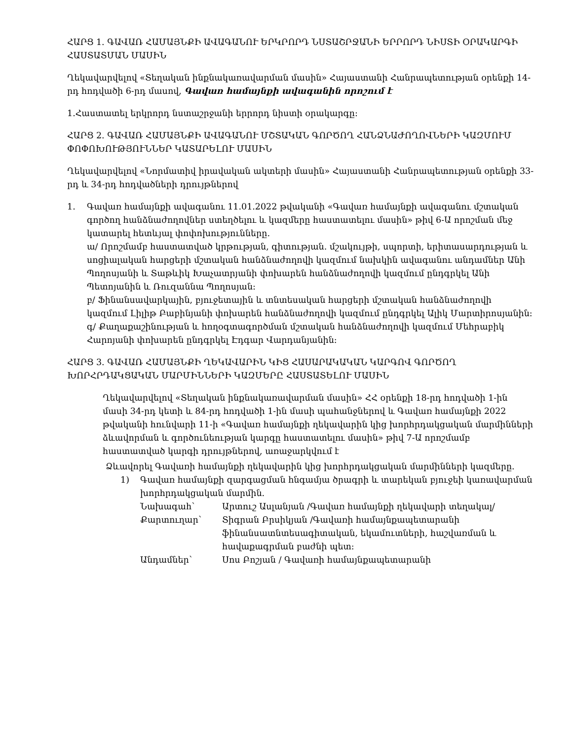ՀԱՐՑ 1. ԳԱՎԱՌ ՀԱՄԱՅՆՔԻ ԱՎԱԳԱՆՈՒ ԵՐԿՐՈՐԴ ՆՍՏԱՇՐՋԱՆԻ ԵՐՐՈՐԴ ՆԻՍՏԻ ՕՐԱԿԱՐԳԻ ՀԱՍՏԱՏՄԱՆ ՄԱՍԻՆ
Ղեկավարվելով «Տեղական ինքնակառավարման մասին» Հայաստանի Հանրապետության օրենքի 14-րդ հոդվածի 6-րդ մասով, Գավառ համայնքի ավագանին որոշում է
1.Հաստատել երկրորդ նստաշրջանի երրորդ նիստի օրակարգը:
ՀԱՐՑ 2. ԳԱՎԱՌ ՀԱՄԱՅՆՔԻ ԱՎԱԳԱՆՈՒ ՄՇՏԱԿԱՆ ԳՈՐԾՈՂ ՀԱՆՁՆԱԺՈՂՈՎՆԵՐԻ ԿԱԶՄՈՒՄ ՓՈՓՈԽՈՒԹՅՈՒՆՆԵՐ ԿԱՏԱՐԵԼՈՒ ՄԱՍԻՆ
Ղեկավարվելով «Նորմատիվ իրավական ակտերի մասին» Հայաստանի Հանրապետության օրենքի 33-րդ և 34-րդ հոդվածների դրույթներով
1. Գավառ համայնքի ավագանու 11.01.2022 թվականի «Գավառ համայնքի ավագանու մշտական գործող հանձնաժողովներ ստեղծելու և կազմերը հաստատելու մասին» թիվ 6-Ա որոշման մեջ կատարել հետևյալ փոփոխությունները.
ա/ Որոշմամբ հաստատված կրթության, գիտության. մշակույթի, սպորտի, երիտասարդության և սոցիալական հարցերի մշտական հանձնաժողովի կազմում նախկին ավագանու անդամներ Անի Պողոսյանի և Տաթևիկ Խաչատրյանի փոխարեն հանձնաժողովի կազմում ընդգրկել Անի Պետոյանին և Ռուզաննա Պողոսյան:
բ/ Ֆինանսավարկային, բյուջետային և տնտեսական հարցերի մշտական հանձնաժողովի կազմում Լիլիթ Բաբինյանի փոխարեն հանձնաժողովի կազմում ընդգրկել Ալիկ Մարտիրոսյանին:
գ/ Քաղաքաշինության և հողօգտագործման մշտական հանձնաժողովի կազմում Մեհրաբիկ Հարոյանի փոխարեն ընդգրկել Էդգար Վարդանյանին:
ՀԱՐՑ 3. ԳԱՎԱՌ ՀԱՄԱՅՆՔԻ ՂԵԿԱՎԱՐԻՆ ԿԻՑ ՀԱՍԱՐԱԿԱԿԱՆ ԿԱՐԳՈՎ ԳՈՐԾՈՂ ԽՈՐՀՐԴԱԿՑԱԿԱՆ ՄԱՐՄԻՆՆԵՐԻ ԿԱԶՄԵՐԸ ՀԱՍՏԱՏԵԼՈՒ ՄԱՍԻՆ
Ղեկավարվելով «Տեղական ինքնակառավարման մասին» ՀՀ օրենքի 18-րդ հոդվածի 1-ին մասի 34-րդ կետի և 84-րդ հոդվածի 1-ին մասի պահանջներով և Գավառ համայնքի 2022 թվականի հունվարի 11-ի «Գավառ համայնքի ղեկավարին կից խորհրդակցական մարմինների ձևավորման և գործունեության կարգը հաստատելու մասին» թիվ 7-Ա որոշմամբ հաստատված կարգի դրույթներով, առաջարկվում է
Ձևավորել Գավառի համայնքի ղեկավարին կից խորհրդակցական մարմինների կազմերը.
1) Գավառ համայնքի զարգացման հնգամյա ծրագրի և տարեկան բյուջեի կառավարման խորհրդակցական մարմին.
Նախագահ՝ Արտուշ Ասլանյան /Գավառ համայնքի ղեկավարի տեղակալ/
Քարտուղար՝ Տիգրան Բրսիկյան /Գավառի համայնքապետարանի ֆինանսատնտեսագիտական, եկամուտների, հաշվառման և հավաքագրման բաժնի պետ:
Անդամներ՝ Սոս Բոշյան / Գավառի համայնքապետարանի